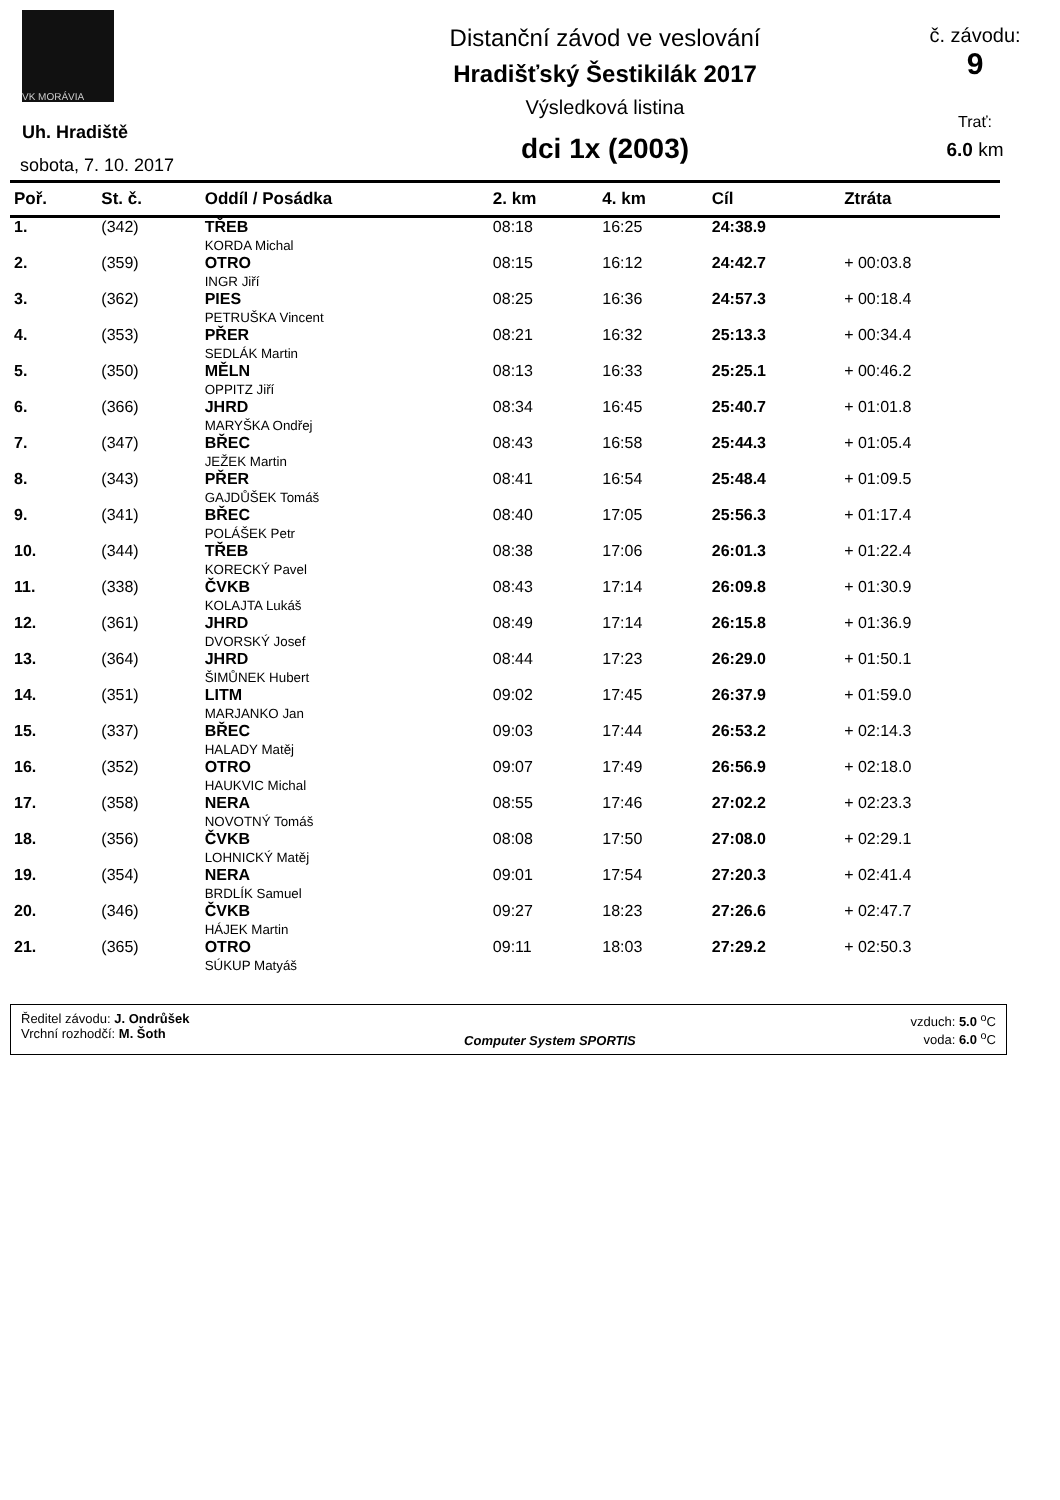VK MORÁVIA
Uh. Hradiště
sobota, 7. 10. 2017
Distanční závod ve veslování
Hradišťský Šestikilák 2017
Výsledková listina
dci 1x (2003)
č. závodu:
9
Trať:
6.0 km
| Poř. | St. č. | Oddíl / Posádka | 2. km | 4. km | Cíl | Ztráta |
| --- | --- | --- | --- | --- | --- | --- |
| 1. | (342) | TŘEB KORDA Michal | 08:18 | 16:25 | 24:38.9 | |
| 2. | (359) | OTRO INGR Jiří | 08:15 | 16:12 | 24:42.7 | + 00:03.8 |
| 3. | (362) | PIES PETRUŠKA Vincent | 08:25 | 16:36 | 24:57.3 | + 00:18.4 |
| 4. | (353) | PŘER SEDLÁK Martin | 08:21 | 16:32 | 25:13.3 | + 00:34.4 |
| 5. | (350) | MĚLN OPPITZ Jiří | 08:13 | 16:33 | 25:25.1 | + 00:46.2 |
| 6. | (366) | JHRD MARYŠKA Ondřej | 08:34 | 16:45 | 25:40.7 | + 01:01.8 |
| 7. | (347) | BŘEC JEŽEK Martin | 08:43 | 16:58 | 25:44.3 | + 01:05.4 |
| 8. | (343) | PŘER GAJDŮŠEK Tomáš | 08:41 | 16:54 | 25:48.4 | + 01:09.5 |
| 9. | (341) | BŘEC POLÁŠEK Petr | 08:40 | 17:05 | 25:56.3 | + 01:17.4 |
| 10. | (344) | TŘEB KORECKÝ Pavel | 08:38 | 17:06 | 26:01.3 | + 01:22.4 |
| 11. | (338) | ČVKB KOLAJTA Lukáš | 08:43 | 17:14 | 26:09.8 | + 01:30.9 |
| 12. | (361) | JHRD DVORSKÝ Josef | 08:49 | 17:14 | 26:15.8 | + 01:36.9 |
| 13. | (364) | JHRD ŠIMŮNEK Hubert | 08:44 | 17:23 | 26:29.0 | + 01:50.1 |
| 14. | (351) | LITM MARJANKO Jan | 09:02 | 17:45 | 26:37.9 | + 01:59.0 |
| 15. | (337) | BŘEC HALADY Matěj | 09:03 | 17:44 | 26:53.2 | + 02:14.3 |
| 16. | (352) | OTRO HAUKVIC Michal | 09:07 | 17:49 | 26:56.9 | + 02:18.0 |
| 17. | (358) | NERA NOVOTNÝ Tomáš | 08:55 | 17:46 | 27:02.2 | + 02:23.3 |
| 18. | (356) | ČVKB LOHNICKÝ Matěj | 08:08 | 17:50 | 27:08.0 | + 02:29.1 |
| 19. | (354) | NERA BRDLÍK Samuel | 09:01 | 17:54 | 27:20.3 | + 02:41.4 |
| 20. | (346) | ČVKB HÁJEK Martin | 09:27 | 18:23 | 27:26.6 | + 02:47.7 |
| 21. | (365) | OTRO SÚKUP Matyáš | 09:11 | 18:03 | 27:29.2 | + 02:50.3 |
Ředitel závodu: J. Ondrůšek
Vrchní rozhodčí: M. Šoth
Computer System SPORTIS vzduch: 5.0 <sup>o</sup>C
voda: 6.0 <sup>o</sup>C